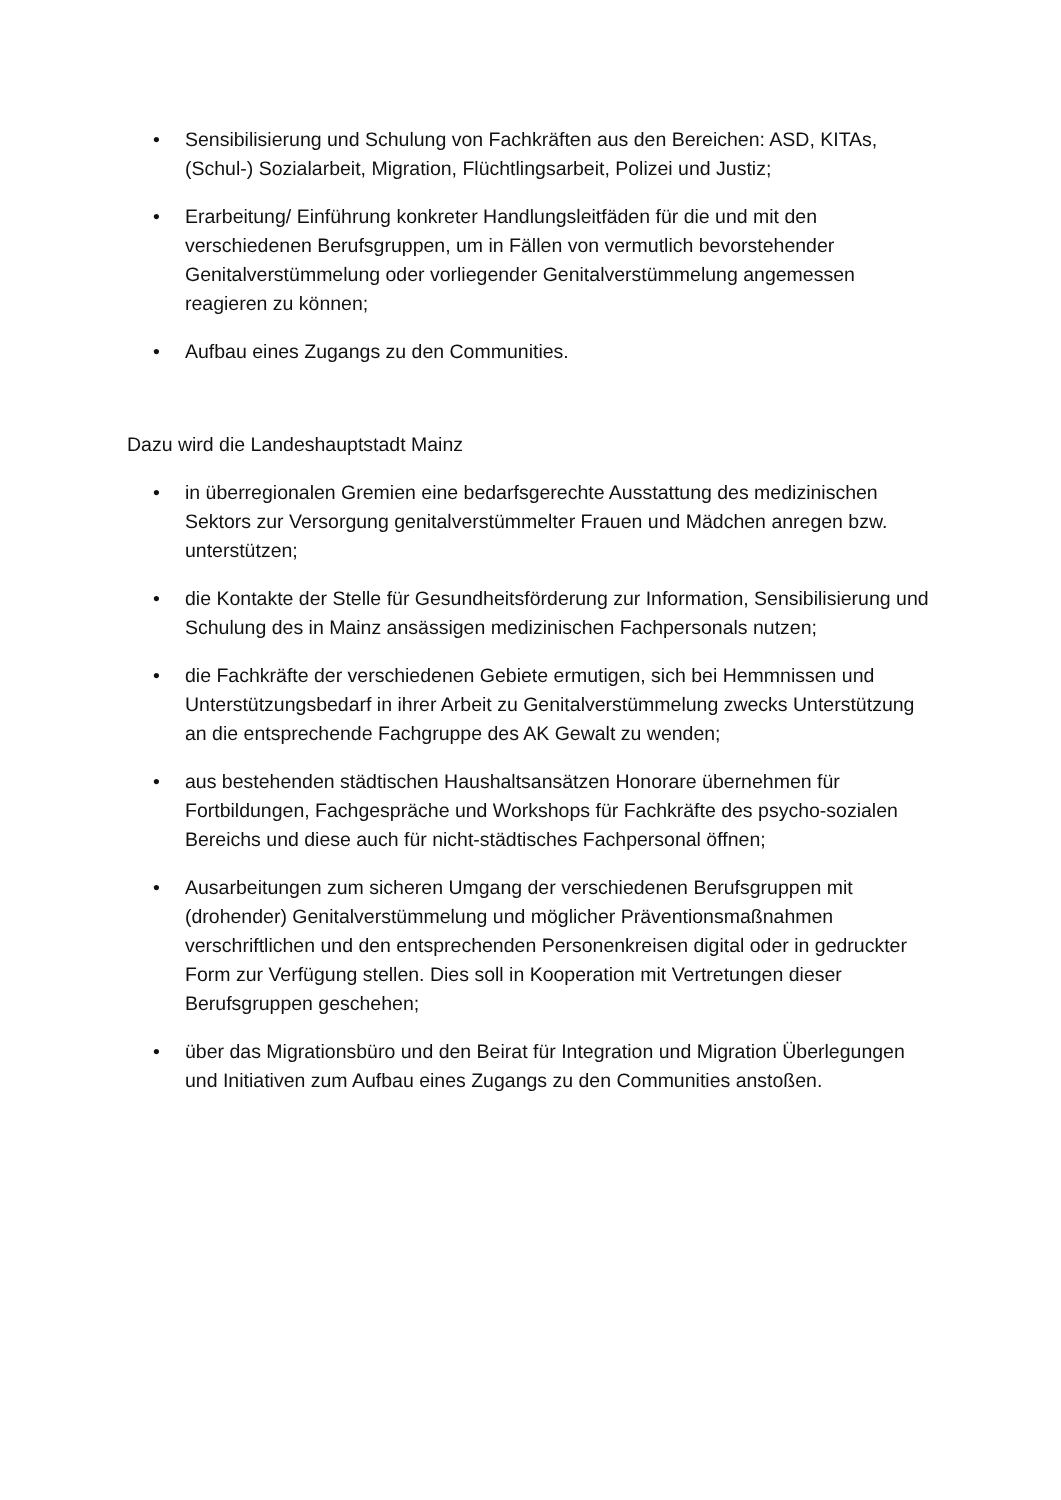• Sensibilisierung und Schulung von Fachkräften aus den Bereichen: ASD, KITAs, (Schul-) Sozialarbeit, Migration, Flüchtlingsarbeit, Polizei und Justiz;
• Erarbeitung/ Einführung konkreter Handlungsleitfäden für die und mit den verschiedenen Berufsgruppen, um in Fällen von vermutlich bevorstehender Genitalverstümmelung oder vorliegender Genitalverstümmelung angemessen reagieren zu können;
• Aufbau eines Zugangs zu den Communities.
Dazu wird die Landeshauptstadt Mainz
• in überregionalen Gremien eine bedarfsgerechte Ausstattung des medizinischen Sektors zur Versorgung genitalverstümmelter Frauen und Mädchen anregen bzw. unterstützen;
• die Kontakte der Stelle für Gesundheitsförderung zur Information, Sensibilisierung und Schulung des in Mainz ansässigen medizinischen Fachpersonals nutzen;
• die Fachkräfte der verschiedenen Gebiete ermutigen, sich bei Hemmnissen und Unterstützungsbedarf in ihrer Arbeit zu Genitalverstümmelung zwecks Unterstützung an die entsprechende Fachgruppe des AK Gewalt zu wenden;
• aus bestehenden städtischen Haushaltsansätzen Honorare übernehmen für Fortbildungen, Fachgespräche und Workshops für Fachkräfte des psycho-sozialen Bereichs und diese auch für nicht-städtisches Fachpersonal öffnen;
• Ausarbeitungen zum sicheren Umgang der verschiedenen Berufsgruppen mit (drohender) Genitalverstümmelung und möglicher Präventionsmaßnahmen verschriftlichen und den entsprechenden Personenkreisen digital oder in gedruckter Form zur Verfügung stellen. Dies soll in Kooperation mit Vertretungen dieser Berufsgruppen geschehen;
• über das Migrationsbüro und den Beirat für Integration und Migration Überlegungen und Initiativen zum Aufbau eines Zugangs zu den Communities anstoßen.